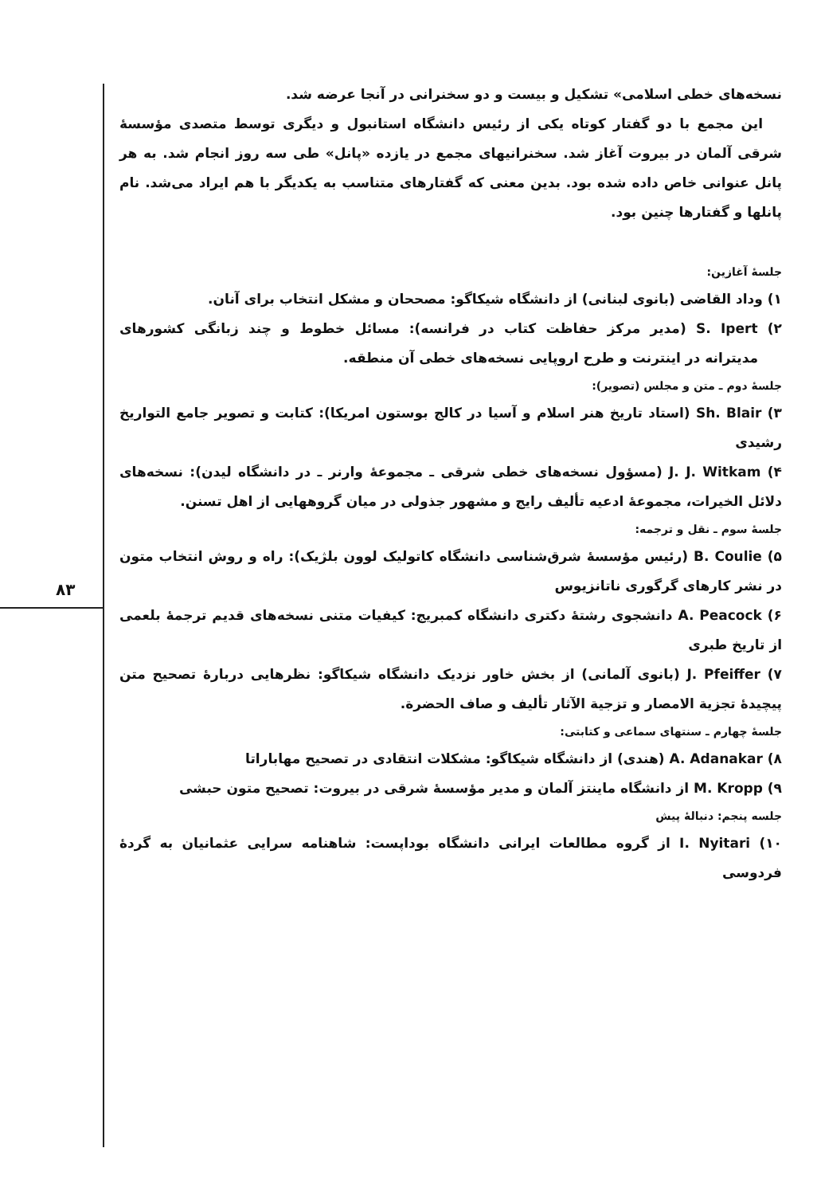۸۳
نسخه‌های خطی اسلامی» تشکیل و بیست و دو سخنرانی در آنجا عرضه شد.
این مجمع با دو گفتار کوتاه یکی از رئیس دانشگاه استانبول و دیگری توسط متصدی مؤسسهٔ شرقی آلمان در بیروت آغاز شد. سخنرانیهای مجمع در یازده «پانل» طی سه روز انجام شد. به هر پانل عنوانی خاص داده شده بود. بدین معنی که گفتارهای متناسب به یکدیگر با هم ایراد می‌شد. نام پانلها و گفتارها چنین بود.
جلسهٔ آغازین:
۱) وداد القاضی (بانوی لبنانی) از دانشگاه شیکاگو: مصححان و مشکل انتخاب برای آنان.
۲) S. Ipert (مدیر مرکز حفاظت کتاب در فرانسه): مسائل خطوط و چند زبانگی کشورهای مدیترانه در اینترنت و طرح اروپایی نسخه‌های خطی آن منطقه.
جلسهٔ دوم ـ متن و مجلس (تصویر):
۳) Sh. Blair (استاد تاریخ هنر اسلام و آسیا در کالج بوستون امریکا): کتابت و تصویر جامع التواریخ رشیدی
۴) J. J. Witkam (مسؤول نسخه‌های خطی شرقی ـ مجموعهٔ وارنر ـ در دانشگاه لیدن): نسخه‌های دلائل الخیرات، مجموعهٔ ادعیه تألیف رایج و مشهور جذولی در میان گروههایی از اهل تسنن.
جلسهٔ سوم ـ نقل و ترجمه:
۵) B. Coulie (رئیس مؤسسهٔ شرق‌شناسی دانشگاه کاتولیک لوون بلژیک): راه و روش انتخاب متون در نشر کارهای گرگوری ناتانزیوس
۶) A. Peacock دانشجوی رشتهٔ دکتری دانشگاه کمبریج: کیفیات متنی نسخه‌های قدیم ترجمهٔ بلعمی از تاریخ طبری
۷) J. Pfeiffer (بانوی آلمانی) از بخش خاور نزدیک دانشگاه شیکاگو: نظرهایی دربارهٔ تصحیح متن پیچیدهٔ تجزیة الامصار و تزجیة الآثار تألیف و صاف الحضرة.
جلسهٔ چهارم ـ سنتهای سماعی و کتابتی:
۸) A. Adanakar (هندی) از دانشگاه شیکاگو: مشکلات انتقادی در تصحیح مهاباراتا
۹) M. Kropp از دانشگاه ماینتز آلمان و مدیر مؤسسهٔ شرقی در بیروت: تصحیح متون حبشی
جلسه پنجم: دنبالهٔ پیش
۱۰) I. Nyitari از گروه مطالعات ایرانی دانشگاه بوداپست: شاهنامه سرایی عثمانیان به گردهٔ فردوسی